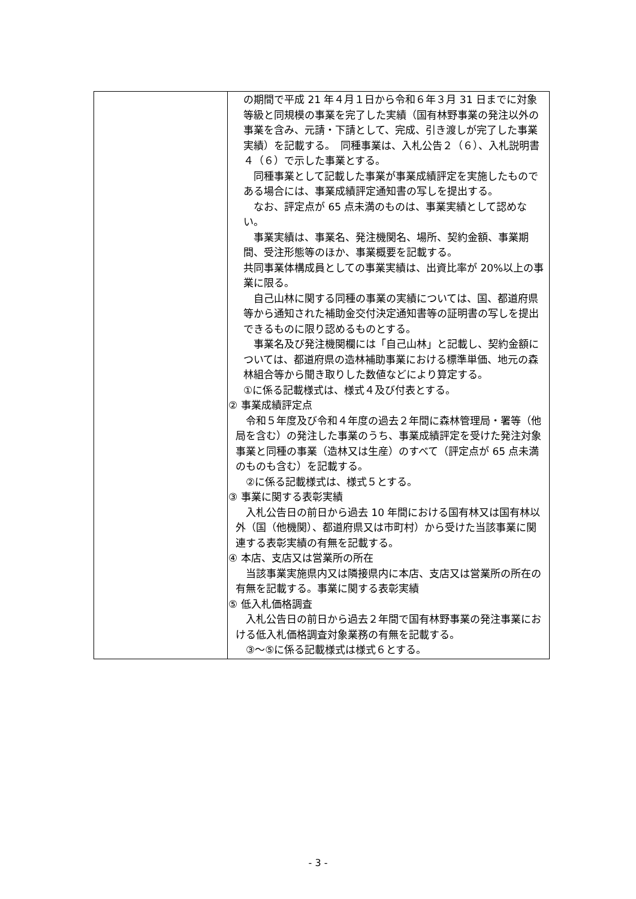| | の期間で平成 21 年４月１日から令和６年３月 31 日までに対象等級と同規模の事業を完了した実績（国有林野事業の発注以外の事業を含み、元請・下請として、完成、引き渡しが完了した事業実績）を記載する。 同種事業は、入札公告２（６）、入札説明書４（６）で示した事業とする。 同種事業として記載した事業が事業成績評定を実施したものである場合には、事業成績評定通知書の写しを提出する。 なお、評定点が 65 点未満のものは、事業実績として認めない。 事業実績は、事業名、発注機関名、場所、契約金額、事業期間、受注形態等のほか、事業概要を記載する。 共同事業体構成員としての事業実績は、出資比率が 20%以上の事業に限る。 自己山林に関する同種の事業の実績については、国、都道府県等から通知された補助金交付決定通知書等の証明書の写しを提出できるものに限り認めるものとする。 事業名及び発注機関欄には「自己山林」と記載し、契約金額については、都道府県の造林補助事業における標準単価、地元の森林組合等から聞き取りした数値などにより算定する。 ①に係る記載様式は、様式４及び付表とする。 ② 事業成績評定点 令和５年度及び令和４年度の過去２年間に森林管理局・署等（他局を含む）の発注した事業のうち、事業成績評定を受けた発注対象事業と同種の事業（造林又は生産）のすべて（評定点が 65 点未満のものも含む）を記載する。 ②に係る記載様式は、様式５とする。 ③ 事業に関する表彰実績 入札公告日の前日から過去 10 年間における国有林又は国有林以外（国（他機関）、都道府県又は市町村）から受けた当該事業に関連する表彰実績の有無を記載する。 ④ 本店、支店又は営業所の所在 当該事業実施県内又は隣接県内に本店、支店又は営業所の所在の有無を記載する。事業に関する表彰実績 ⑤ 低入札価格調査 入札公告日の前日から過去２年間で国有林野事業の発注事業における低入札価格調査対象業務の有無を記載する。 ③～⑤に係る記載様式は様式６とする。 |
- 3 -